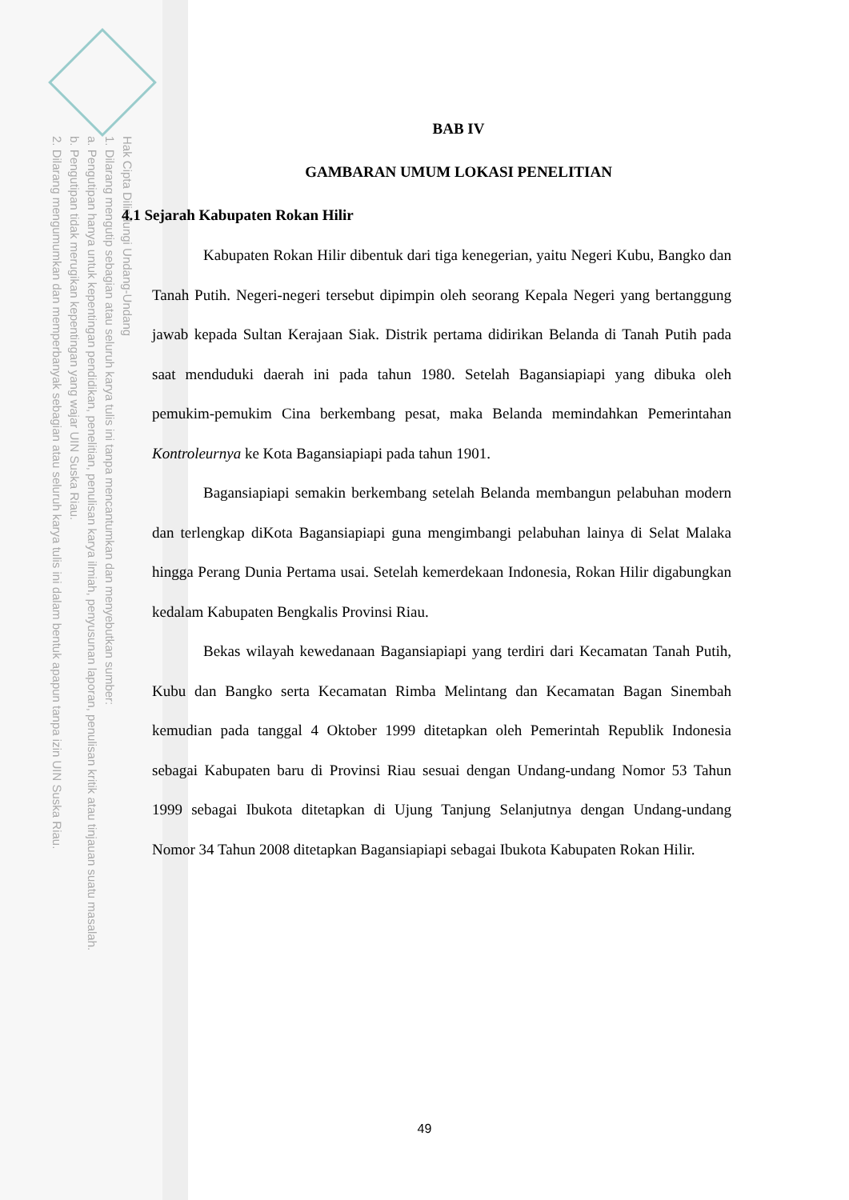Hak Cipta Dilindungi Undang-Undang
1. Dilarang mengutip sebagian atau seluruh karya tulis ini tanpa mencantumkan dan menyebutkan sumber:
a. Pengutipan hanya untuk kepentingan pendidikan, penelitian, penulisan karya ilmiah, penyusunan laporan, penulisan kritik atau tinjauan suatu masalah.
b. Pengutipan tidak merugikan kepentingan yang wajar UIN Suska Riau.
2. Dilarang mengumumkan dan memperbanyak sebagian atau seluruh karya tulis ini dalam bentuk apapun tanpa izin UIN Suska Riau.
BAB IV
GAMBARAN UMUM LOKASI PENELITIAN
4.1 Sejarah Kabupaten Rokan Hilir
Kabupaten Rokan Hilir dibentuk dari tiga kenegerian, yaitu Negeri Kubu, Bangko dan Tanah Putih. Negeri-negeri tersebut dipimpin oleh seorang Kepala Negeri yang bertanggung jawab kepada Sultan Kerajaan Siak. Distrik pertama didirikan Belanda di Tanah Putih pada saat menduduki daerah ini pada tahun 1980. Setelah Bagansiapiapi yang dibuka oleh pemukim-pemukim Cina berkembang pesat, maka Belanda memindahkan Pemerintahan Kontroleurnya ke Kota Bagansiapiapi pada tahun 1901.
Bagansiapiapi semakin berkembang setelah Belanda membangun pelabuhan modern dan terlengkap diKota Bagansiapiapi guna mengimbangi pelabuhan lainya di Selat Malaka hingga Perang Dunia Pertama usai. Setelah kemerdekaan Indonesia, Rokan Hilir digabungkan kedalam Kabupaten Bengkalis Provinsi Riau.
Bekas wilayah kewedanaan Bagansiapiapi yang terdiri dari Kecamatan Tanah Putih, Kubu dan Bangko serta Kecamatan Rimba Melintang dan Kecamatan Bagan Sinembah kemudian pada tanggal 4 Oktober 1999 ditetapkan oleh Pemerintah Republik Indonesia sebagai Kabupaten baru di Provinsi Riau sesuai dengan Undang-undang Nomor 53 Tahun 1999 sebagai Ibukota ditetapkan di Ujung Tanjung Selanjutnya dengan Undang-undang Nomor 34 Tahun 2008 ditetapkan Bagansiapiapi sebagai Ibukota Kabupaten Rokan Hilir.
49